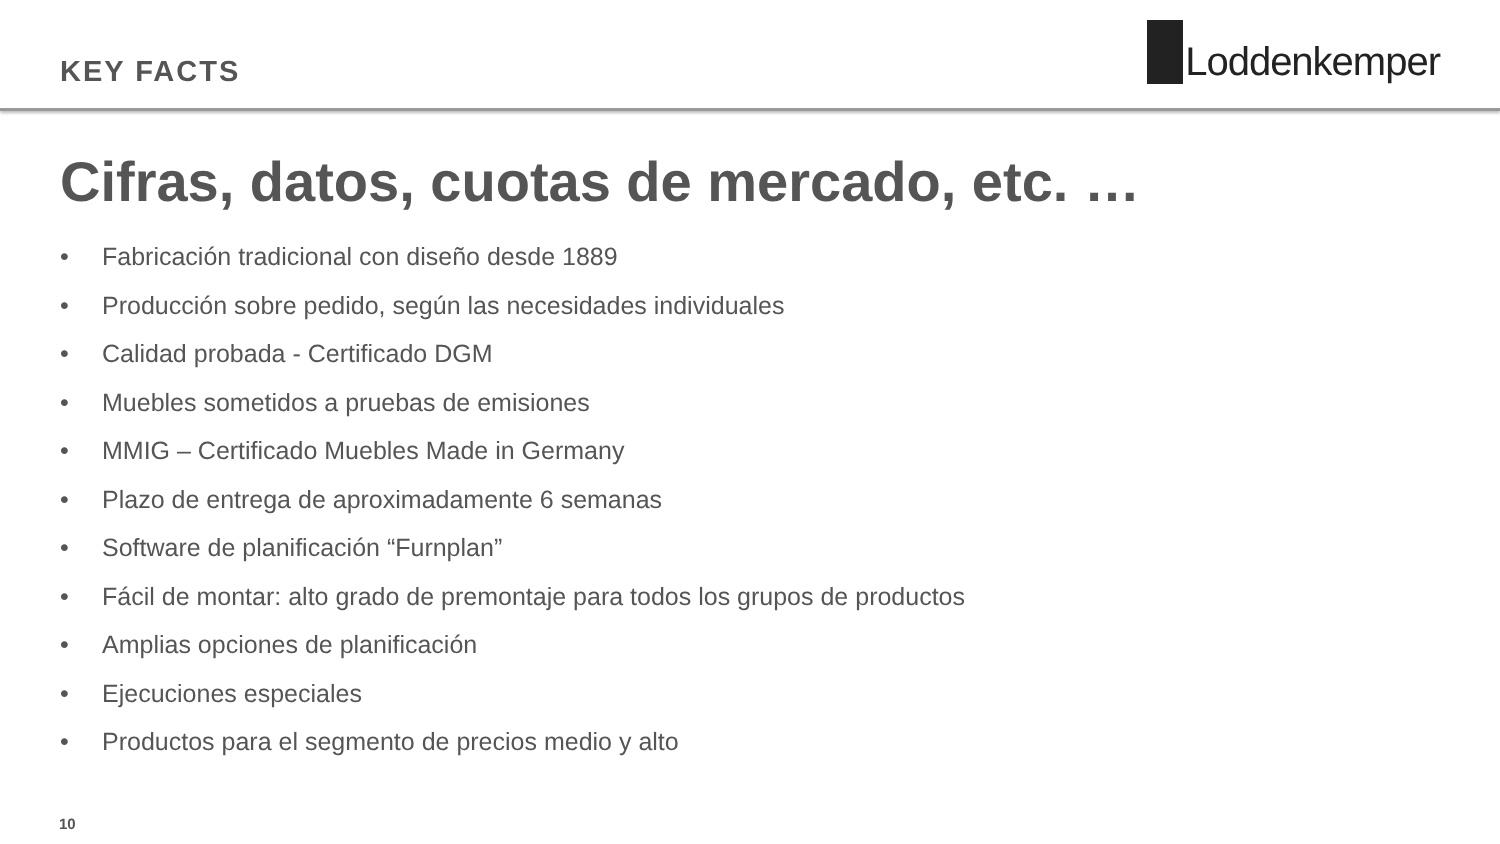KEY FACTS
Loddenkemper
Cifras, datos, cuotas de mercado, etc. …
• Fabricación tradicional con diseño desde 1889
• Producción sobre pedido, según las necesidades individuales
• Calidad probada - Certificado DGM
• Muebles sometidos a pruebas de emisiones
• MMIG – Certificado Muebles Made in Germany
• Plazo de entrega de aproximadamente 6 semanas
• Software de planificación “Furnplan”
• Fácil de montar: alto grado de premontaje para todos los grupos de productos
• Amplias opciones de planificación
• Ejecuciones especiales
• Productos para el segmento de precios medio y alto
10